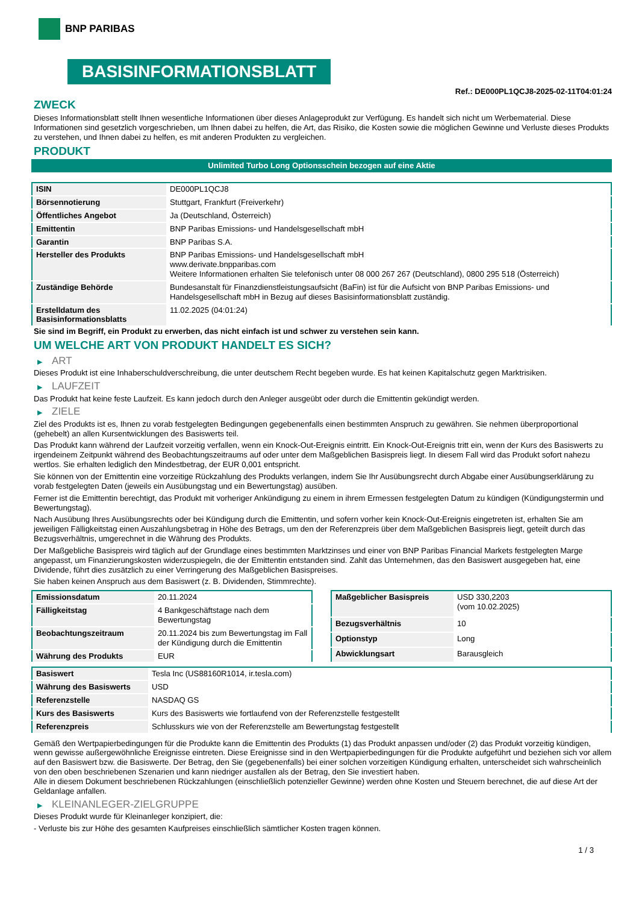BNP PARIBAS
BASISINFORMATIONSBLATT
Ref.: DE000PL1QCJ8-2025-02-11T04:01:24
ZWECK
Dieses Informationsblatt stellt Ihnen wesentliche Informationen über dieses Anlageprodukt zur Verfügung. Es handelt sich nicht um Werbematerial. Diese Informationen sind gesetzlich vorgeschrieben, um Ihnen dabei zu helfen, die Art, das Risiko, die Kosten sowie die möglichen Gewinne und Verluste dieses Produkts zu verstehen, und Ihnen dabei zu helfen, es mit anderen Produkten zu vergleichen.
PRODUKT
Unlimited Turbo Long Optionsschein bezogen auf eine Aktie
| ISIN | DE000PL1QCJ8 |
| Börsennotierung | Stuttgart, Frankfurt (Freiverkehr) |
| Öffentliches Angebot | Ja (Deutschland, Österreich) |
| Emittentin | BNP Paribas Emissions- und Handelsgesellschaft mbH |
| Garantin | BNP Paribas S.A. |
| Hersteller des Produkts | BNP Paribas Emissions- und Handelsgesellschaft mbH www.derivate.bnpparibas.com Weitere Informationen erhalten Sie telefonisch unter 08 000 267 267 (Deutschland), 0800 295 518 (Österreich) |
| Zuständige Behörde | Bundesanstalt für Finanzdienstleistungsaufsicht (BaFin) ist für die Aufsicht von BNP Paribas Emissions- und Handelsgesellschaft mbH in Bezug auf dieses Basisinformationsblatt zuständig. |
| Erstelldatum des Basisinformationsblatts | 11.02.2025 (04:01:24) |
Sie sind im Begriff, ein Produkt zu erwerben, das nicht einfach ist und schwer zu verstehen sein kann.
UM WELCHE ART VON PRODUKT HANDELT ES SICH?
▶ ART
Dieses Produkt ist eine Inhaberschuldverschreibung, die unter deutschem Recht begeben wurde. Es hat keinen Kapitalschutz gegen Marktrisiken.
▶ LAUFZEIT
Das Produkt hat keine feste Laufzeit. Es kann jedoch durch den Anleger ausgeübt oder durch die Emittentin gekündigt werden.
▶ ZIELE
Ziel des Produkts ist es, Ihnen zu vorab festgelegten Bedingungen gegebenenfalls einen bestimmten Anspruch zu gewähren. Sie nehmen überproportional (gehebelt) an allen Kursentwicklungen des Basiswerts teil.
Das Produkt kann während der Laufzeit vorzeitig verfallen, wenn ein Knock-Out-Ereignis eintritt. Ein Knock-Out-Ereignis tritt ein, wenn der Kurs des Basiswerts zu irgendeinem Zeitpunkt während des Beobachtungszeitraums auf oder unter dem Maßgeblichen Basispreis liegt. In diesem Fall wird das Produkt sofort nahezu wertlos. Sie erhalten lediglich den Mindestbetrag, der EUR 0,001 entspricht.
Sie können von der Emittentin eine vorzeitige Rückzahlung des Produkts verlangen, indem Sie Ihr Ausübungsrecht durch Abgabe einer Ausübungserklärung zu vorab festgelegten Daten (jeweils ein Ausübungstag und ein Bewertungstag) ausüben.
Ferner ist die Emittentin berechtigt, das Produkt mit vorheriger Ankündigung zu einem in ihrem Ermessen festgelegten Datum zu kündigen (Kündigungstermin und Bewertungstag).
Nach Ausübung Ihres Ausübungsrechts oder bei Kündigung durch die Emittentin, und sofern vorher kein Knock-Out-Ereignis eingetreten ist, erhalten Sie am jeweiligen Fälligkeitstag einen Auszahlungsbetrag in Höhe des Betrags, um den der Referenzpreis über dem Maßgeblichen Basispreis liegt, geteilt durch das Bezugsverhältnis, umgerechnet in die Währung des Produkts.
Der Maßgebliche Basispreis wird täglich auf der Grundlage eines bestimmten Marktzinses und einer von BNP Paribas Financial Markets festgelegten Marge angepasst, um Finanzierungskosten widerzuspiegeln, die der Emittentin entstanden sind. Zahlt das Unternehmen, das den Basiswert ausgegeben hat, eine Dividende, führt dies zusätzlich zu einer Verringerung des Maßgeblichen Basispreises.
Sie haben keinen Anspruch aus dem Basiswert (z. B. Dividenden, Stimmrechte).
| Emissionsdatum | 20.11.2024 |
| Fälligkeitstag | 4 Bankgeschäftstage nach dem Bewertungstag |
| Beobachtungszeitraum | 20.11.2024 bis zum Bewertungstag im Fall der Kündigung durch die Emittentin |
| Währung des Produkts | EUR |
| Maßgeblicher Basispreis | USD 330,2203 (vom 10.02.2025) |
| Bezugsverhältnis | 10 |
| Optionstyp | Long |
| Abwicklungsart | Barausgleich |
| Basiswert | Tesla Inc (US88160R1014, ir.tesla.com) |
| Währung des Basiswerts | USD |
| Referenzstelle | NASDAQ GS |
| Kurs des Basiswerts | Kurs des Basiswerts wie fortlaufend von der Referenzstelle festgestellt |
| Referenzpreis | Schlusskurs wie von der Referenzstelle am Bewertungstag festgestellt |
Gemäß den Wertpapierbedingungen für die Produkte kann die Emittentin des Produkts (1) das Produkt anpassen und/oder (2) das Produkt vorzeitig kündigen, wenn gewisse außergewöhnliche Ereignisse eintreten. Diese Ereignisse sind in den Wertpapierbedingungen für die Produkte aufgeführt und beziehen sich vor allem auf den Basiswert bzw. die Basiswerte. Der Betrag, den Sie (gegebenenfalls) bei einer solchen vorzeitigen Kündigung erhalten, unterscheidet sich wahrscheinlich von den oben beschriebenen Szenarien und kann niedriger ausfallen als der Betrag, den Sie investiert haben.
Alle in diesem Dokument beschriebenen Rückzahlungen (einschließlich potenzieller Gewinne) werden ohne Kosten und Steuern berechnet, die auf diese Art der Geldanlage anfallen.
▶ KLEINANLEGER-ZIELGRUPPE
Dieses Produkt wurde für Kleinanleger konzipiert, die:
- Verluste bis zur Höhe des gesamten Kaufpreises einschließlich sämtlicher Kosten tragen können.
1 / 3